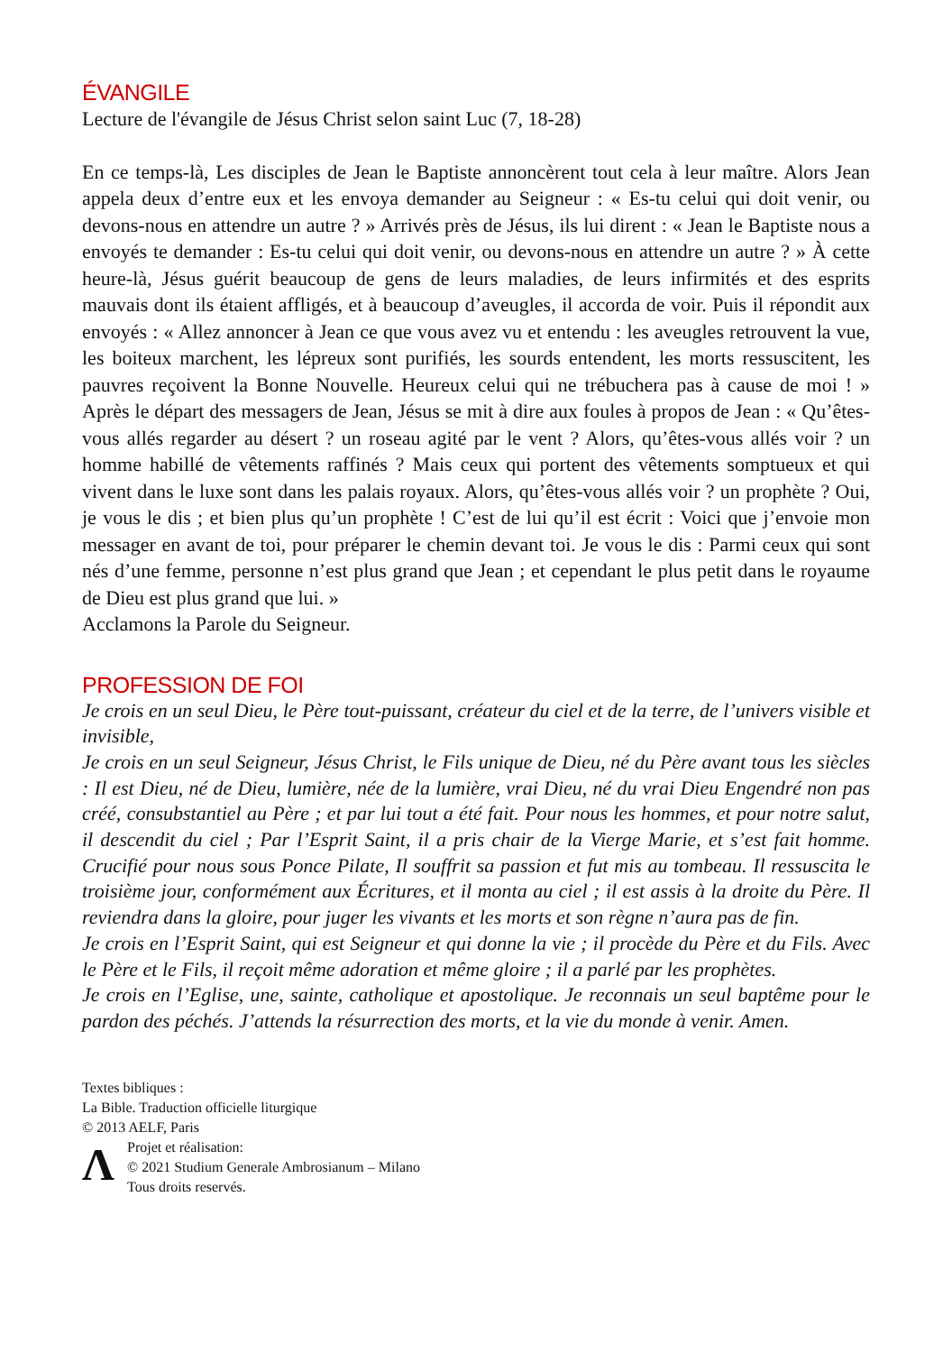ÉVANGILE
Lecture de l'évangile de Jésus Christ selon saint Luc (7, 18-28)
En ce temps-là, Les disciples de Jean le Baptiste annoncèrent tout cela à leur maître. Alors Jean appela deux d’entre eux et les envoya demander au Seigneur : « Es-tu celui qui doit venir, ou devons-nous en attendre un autre ? » Arrivés près de Jésus, ils lui dirent : « Jean le Baptiste nous a envoyés te demander : Es-tu celui qui doit venir, ou devons-nous en attendre un autre ? » À cette heure-là, Jésus guérit beaucoup de gens de leurs maladies, de leurs infirmités et des esprits mauvais dont ils étaient affligés, et à beaucoup d’aveugles, il accorda de voir. Puis il répondit aux envoyés : « Allez annoncer à Jean ce que vous avez vu et entendu : les aveugles retrouvent la vue, les boiteux marchent, les lépreux sont purifiés, les sourds entendent, les morts ressuscitent, les pauvres reçoivent la Bonne Nouvelle. Heureux celui qui ne trébuchera pas à cause de moi ! » Après le départ des messagers de Jean, Jésus se mit à dire aux foules à propos de Jean : « Qu’êtes-vous allés regarder au désert ? un roseau agité par le vent ? Alors, qu’êtes-vous allés voir ? un homme habillé de vêtements raffinés ? Mais ceux qui portent des vêtements somptueux et qui vivent dans le luxe sont dans les palais royaux. Alors, qu’êtes-vous allés voir ? un prophète ? Oui, je vous le dis ; et bien plus qu’un prophète ! C’est de lui qu’il est écrit : Voici que j’envoie mon messager en avant de toi, pour préparer le chemin devant toi. Je vous le dis : Parmi ceux qui sont nés d’une femme, personne n’est plus grand que Jean ; et cependant le plus petit dans le royaume de Dieu est plus grand que lui. »
Acclamons la Parole du Seigneur.
PROFESSION DE FOI
Je crois en un seul Dieu, le Père tout-puissant, créateur du ciel et de la terre, de l’univers visible et invisible,
Je crois en un seul Seigneur, Jésus Christ, le Fils unique de Dieu, né du Père avant tous les siècles : Il est Dieu, né de Dieu, lumière, née de la lumière, vrai Dieu, né du vrai Dieu Engendré non pas créé, consubstantiel au Père ; et par lui tout a été fait. Pour nous les hommes, et pour notre salut, il descendit du ciel ; Par l’Esprit Saint, il a pris chair de la Vierge Marie, et s’est fait homme. Crucifié pour nous sous Ponce Pilate, Il souffrit sa passion et fut mis au tombeau. Il ressuscita le troisième jour, conformément aux Écritures, et il monta au ciel ; il est assis à la droite du Père. Il reviendra dans la gloire, pour juger les vivants et les morts et son règne n’aura pas de fin.
Je crois en l’Esprit Saint, qui est Seigneur et qui donne la vie ; il procède du Père et du Fils. Avec le Père et le Fils, il reçoit même adoration et même gloire ; il a parlé par les prophètes.
Je crois en l’Eglise, une, sainte, catholique et apostolique. Je reconnais un seul baptême pour le pardon des péchés. J’attends la résurrection des morts, et la vie du monde à venir. Amen.
Textes bibliques :
La Bible. Traduction officielle liturgique
© 2013 AELF, Paris
Λ
Projet et réalisation:
© 2021 Studium Generale Ambrosianum – Milano
Tous droits reservés.